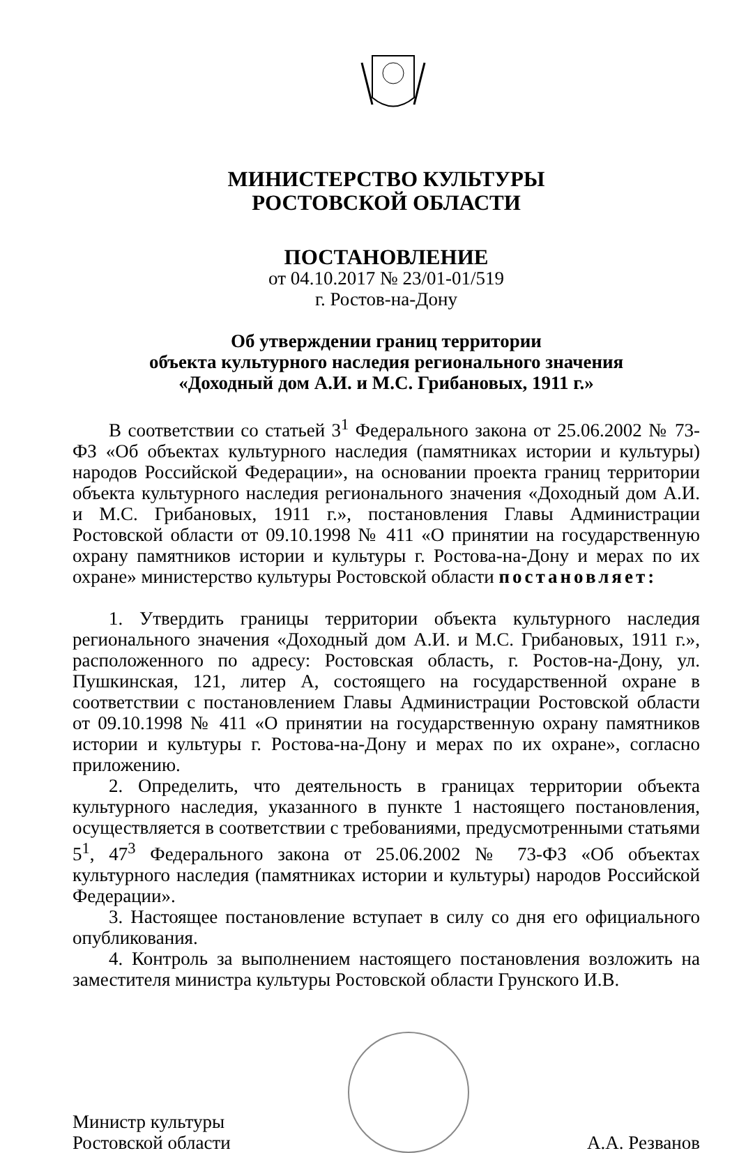МИНИСТЕРСТВО КУЛЬТУРЫ
РОСТОВСКОЙ ОБЛАСТИ
ПОСТАНОВЛЕНИЕ
от 04.10.2017 № 23/01-01/519
г. Ростов-на-Дону
Об утверждении границ территории
объекта культурного наследия регионального значения
«Доходный дом А.И. и М.С. Грибановых, 1911 г.»
В соответствии со статьей 3<sup>1</sup> Федерального закона от 25.06.2002 № 73-ФЗ «Об объектах культурного наследия (памятниках истории и культуры) народов Российской Федерации», на основании проекта границ территории объекта культурного наследия регионального значения «Доходный дом А.И. и М.С. Грибановых, 1911 г.», постановления Главы Администрации Ростовской области от 09.10.1998 № 411 «О принятии на государственную охрану памятников истории и культуры г. Ростова-на-Дону и мерах по их охране» министерство культуры Ростовской области постановляет:
1. Утвердить границы территории объекта культурного наследия регионального значения «Доходный дом А.И. и М.С. Грибановых, 1911 г.», расположенного по адресу: Ростовская область, г. Ростов-на-Дону, ул. Пушкинская, 121, литер А, состоящего на государственной охране в соответствии с постановлением Главы Администрации Ростовской области от 09.10.1998 № 411 «О принятии на государственную охрану памятников истории и культуры г. Ростова-на-Дону и мерах по их охране», согласно приложению.
2. Определить, что деятельность в границах территории объекта культурного наследия, указанного в пункте 1 настоящего постановления, осуществляется в соответствии с требованиями, предусмотренными статьями 5<sup>1</sup>, 47<sup>3</sup> Федерального закона от 25.06.2002 № 73-ФЗ «Об объектах культурного наследия (памятниках истории и культуры) народов Российской Федерации».
3. Настоящее постановление вступает в силу со дня его официального опубликования.
4. Контроль за выполнением настоящего постановления возложить на заместителя министра культуры Ростовской области Грунского И.В.
Министр культуры
Ростовской области
А.А. Резванов